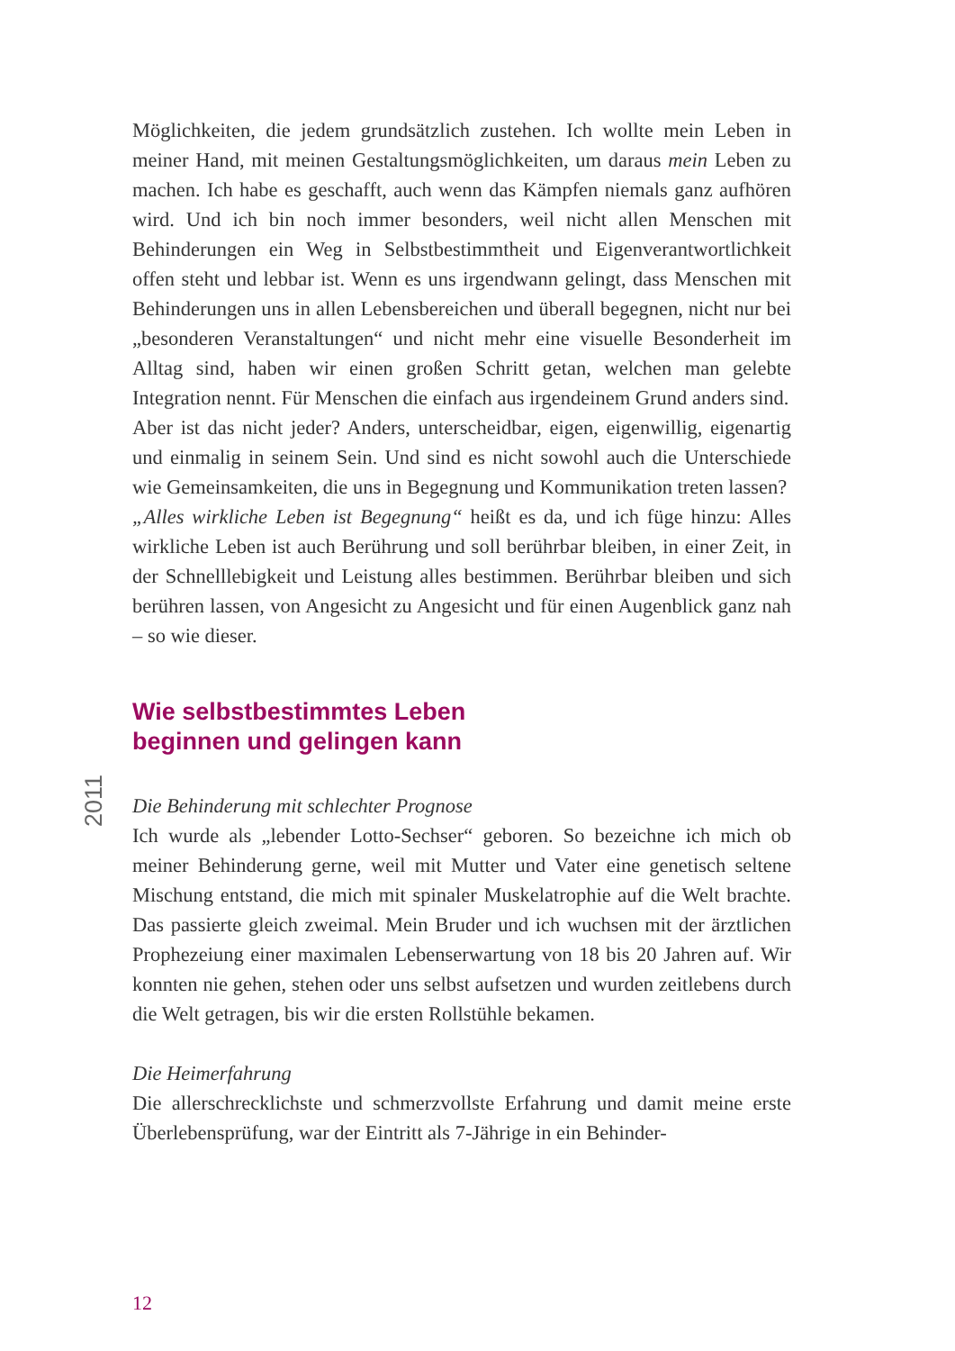Möglichkeiten, die jedem grundsätzlich zustehen. Ich wollte mein Leben in meiner Hand, mit meinen Gestaltungsmöglichkeiten, um daraus mein Leben zu machen. Ich habe es geschafft, auch wenn das Kämpfen niemals ganz aufhören wird. Und ich bin noch immer besonders, weil nicht allen Menschen mit Behinderungen ein Weg in Selbstbestimmtheit und Eigenverantwortlichkeit offen steht und lebbar ist. Wenn es uns irgendwann gelingt, dass Menschen mit Behinderungen uns in allen Lebensbereichen und überall begegnen, nicht nur bei „besonderen Veranstaltungen“ und nicht mehr eine visuelle Besonderheit im Alltag sind, haben wir einen großen Schritt getan, welchen man gelebte Integration nennt. Für Menschen die einfach aus irgendeinem Grund anders sind.
Aber ist das nicht jeder? Anders, unterscheidbar, eigen, eigenwillig, eigenartig und einmalig in seinem Sein. Und sind es nicht sowohl auch die Unterschiede wie Gemeinsamkeiten, die uns in Begegnung und Kommunikation treten lassen?
„Alles wirkliche Leben ist Begegnung“ heißt es da, und ich füge hinzu: Alles wirkliche Leben ist auch Berührung und soll berührbar bleiben, in einer Zeit, in der Schnelllebigkeit und Leistung alles bestimmen. Berührbar bleiben und sich berühren lassen, von Angesicht zu Angesicht und für einen Augenblick ganz nah – so wie dieser.
2011
Wie selbstbestimmtes Leben
beginnen und gelingen kann
Die Behinderung mit schlechter Prognose
Ich wurde als „lebender Lotto-Sechser“ geboren. So bezeichne ich mich ob meiner Behinderung gerne, weil mit Mutter und Vater eine genetisch seltene Mischung entstand, die mich mit spinaler Muskelatrophie auf die Welt brachte. Das passierte gleich zweimal. Mein Bruder und ich wuchsen mit der ärztlichen Prophezeiung einer maximalen Lebenserwartung von 18 bis 20 Jahren auf. Wir konnten nie gehen, stehen oder uns selbst aufsetzen und wurden zeitlebens durch die Welt getragen, bis wir die ersten Rollstühle bekamen.
Die Heimerfahrung
Die allerschrecklichste und schmerzvollste Erfahrung und damit meine erste Überlebensprüfung, war der Eintritt als 7-Jährige in ein Behinder-
12